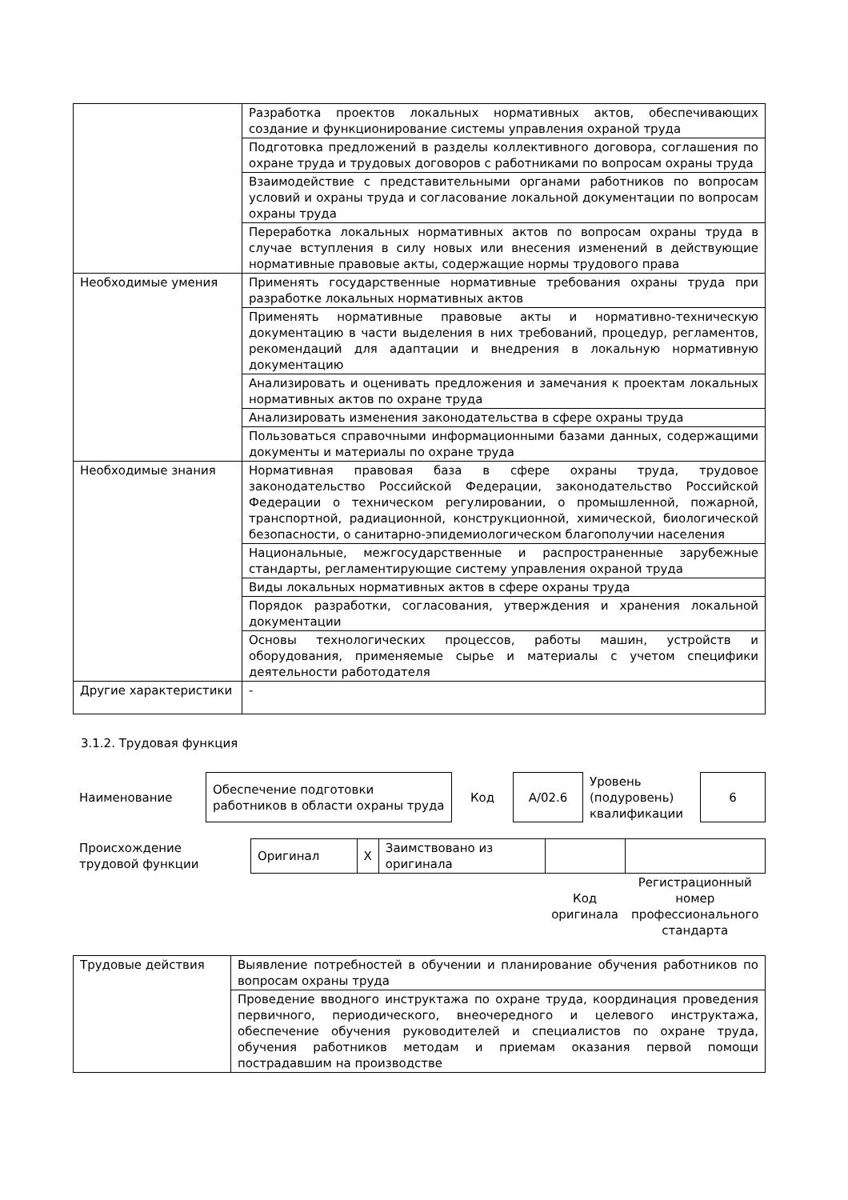| | Разработка проектов локальных нормативных актов, обеспечивающих создание и функционирование системы управления охраной труда |
| | Подготовка предложений в разделы коллективного договора, соглашения по охране труда и трудовых договоров с работниками по вопросам охраны труда |
| | Взаимодействие с представительными органами работников по вопросам условий и охраны труда и согласование локальной документации по вопросам охраны труда |
| | Переработка локальных нормативных актов по вопросам охраны труда в случае вступления в силу новых или внесения изменений в действующие нормативные правовые акты, содержащие нормы трудового права |
| Необходимые умения | Применять государственные нормативные требования охраны труда при разработке локальных нормативных актов |
| | Применять нормативные правовые акты и нормативно-техническую документацию в части выделения в них требований, процедур, регламентов, рекомендаций для адаптации и внедрения в локальную нормативную документацию |
| | Анализировать и оценивать предложения и замечания к проектам локальных нормативных актов по охране труда |
| | Анализировать изменения законодательства в сфере охраны труда |
| | Пользоваться справочными информационными базами данных, содержащими документы и материалы по охране труда |
| Необходимые знания | Нормативная правовая база в сфере охраны труда, трудовое законодательство Российской Федерации, законодательство Российской Федерации о техническом регулировании, о промышленной, пожарной, транспортной, радиационной, конструкционной, химической, биологической безопасности, о санитарно-эпидемиологическом благополучии населения |
| | Национальные, межгосударственные и распространенные зарубежные стандарты, регламентирующие систему управления охраной труда |
| | Виды локальных нормативных актов в сфере охраны труда |
| | Порядок разработки, согласования, утверждения и хранения локальной документации |
| | Основы технологических процессов, работы машин, устройств и оборудования, применяемые сырье и материалы с учетом специфики деятельности работодателя |
| Другие характеристики | - |
3.1.2. Трудовая функция
| Наименование | Обеспечение подготовки работников в области охраны труда | Код | A/02.6 | Уровень (подуровень) квалификации | 6 |
| Происхождение трудовой функции | Оригинал | X | Заимствовано из оригинала | | |
| | | | | Код оригинала | Регистрационный номер профессионального стандарта |
| Трудовые действия | Выявление потребностей в обучении и планирование обучения работников по вопросам охраны труда |
| | Проведение вводного инструктажа по охране труда, координация проведения первичного, периодического, внеочередного и целевого инструктажа, обеспечение обучения руководителей и специалистов по охране труда, обучения работников методам и приемам оказания первой помощи пострадавшим на производстве |